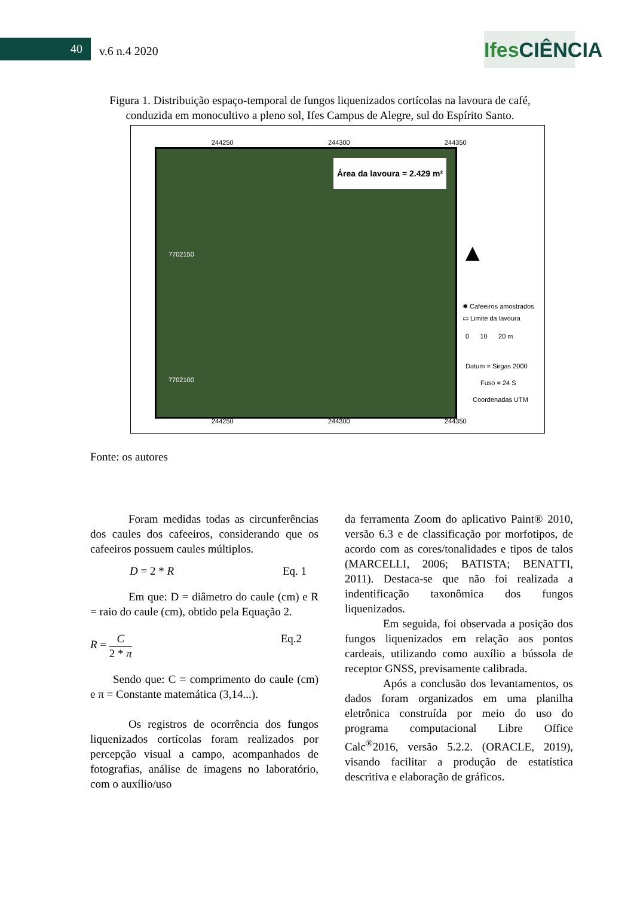40 v.6 n.4 2020
Ifes CIÊNCIA
Figura 1. Distribuição espaço-temporal de fungos liquenizados cortícolas na lavoura de café, conduzida em monocultivo a pleno sol, Ifes Campus de Alegre, sul do Espírito Santo.
244250 244300 244350
Área da lavoura = 2.429 m²
7702150
7702100
▲
✸ Cafeeiros amostrados
▭ Limite da lavoura
0 10 20 m
Datum = Sirgas 2000
Fuso = 24 S
Coordenadas UTM
244250 244300 244350
Fonte: os autores
Foram medidas todas as circunferências dos caules dos cafeeiros, considerando que os cafeeiros possuem caules múltiplos.
D = 2 * R Eq. 1
Em que: D = diâmetro do caule (cm) e R = raio do caule (cm), obtido pela Equação 2.
R = C
2 * π Eq.2
Sendo que: C = comprimento do caule (cm) e π = Constante matemática (3,14...).
Os registros de ocorrência dos fungos liquenizados cortícolas foram realizados por percepção visual a campo, acompanhados de fotografias, análise de imagens no laboratório, com o auxílio/uso
da ferramenta Zoom do aplicativo Paint® 2010, versão 6.3 e de classificação por morfotipos, de acordo com as cores/tonalidades e tipos de talos (MARCELLI, 2006; BATISTA; BENATTI, 2011). Destaca-se que não foi realizada a indentificação taxonômica dos fungos liquenizados.
Em seguida, foi observada a posição dos fungos liquenizados em relação aos pontos cardeais, utilizando como auxílio a bússola de receptor GNSS, previsamente calibrada.
Após a conclusão dos levantamentos, os dados foram organizados em uma planilha eletrônica construída por meio do uso do programa computacional Libre Office Calc<sup>®</sup>2016, versão 5.2.2. (ORACLE, 2019), visando facilitar a produção de estatística descritiva e elaboração de gráficos.